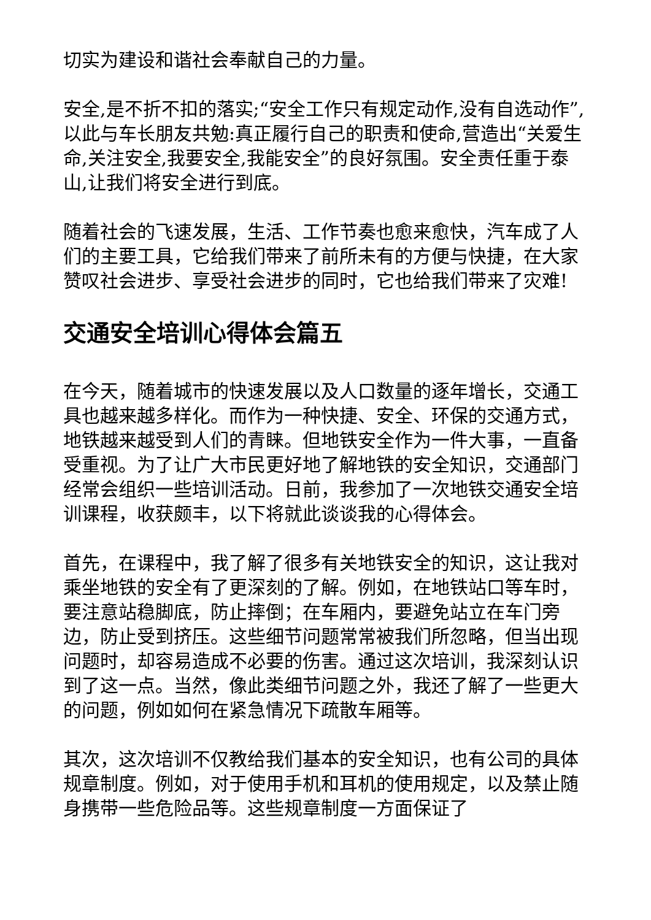切实为建设和谐社会奉献自己的力量。
安全,是不折不扣的落实;“安全工作只有规定动作,没有自选动作”,以此与车长朋友共勉:真正履行自己的职责和使命,营造出“关爱生命,关注安全,我要安全,我能安全”的良好氛围。安全责任重于泰山,让我们将安全进行到底。
随着社会的飞速发展，生活、工作节奏也愈来愈快，汽车成了人们的主要工具，它给我们带来了前所未有的方便与快捷，在大家赞叹社会进步、享受社会进步的同时，它也给我们带来了灾难!
交通安全培训心得体会篇五
在今天，随着城市的快速发展以及人口数量的逐年增长，交通工具也越来越多样化。而作为一种快捷、安全、环保的交通方式，地铁越来越受到人们的青睐。但地铁安全作为一件大事，一直备受重视。为了让广大市民更好地了解地铁的安全知识，交通部门经常会组织一些培训活动。日前，我参加了一次地铁交通安全培训课程，收获颇丰，以下将就此谈谈我的心得体会。
首先，在课程中，我了解了很多有关地铁安全的知识，这让我对乘坐地铁的安全有了更深刻的了解。例如，在地铁站口等车时，要注意站稳脚底，防止摔倒；在车厢内，要避免站立在车门旁边，防止受到挤压。这些细节问题常常被我们所忽略，但当出现问题时，却容易造成不必要的伤害。通过这次培训，我深刻认识到了这一点。当然，像此类细节问题之外，我还了解了一些更大的问题，例如如何在紧急情况下疏散车厢等。
其次，这次培训不仅教给我们基本的安全知识，也有公司的具体规章制度。例如，对于使用手机和耳机的使用规定，以及禁止随身携带一些危险品等。这些规章制度一方面保证了